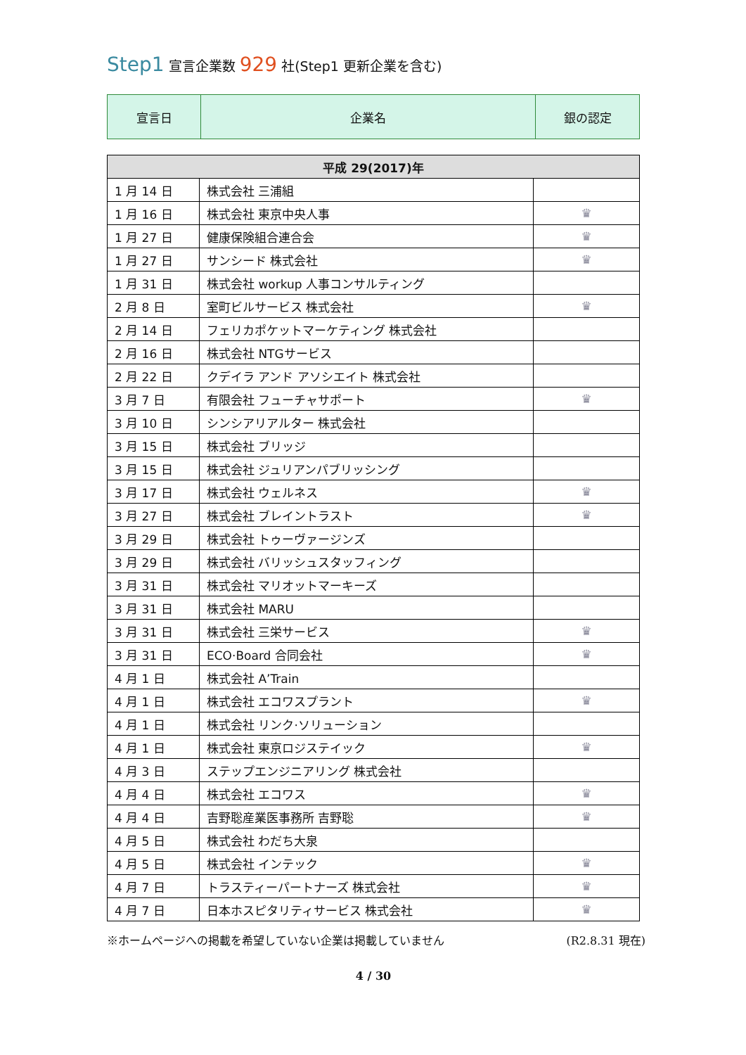Step1 宣言企業数 929 社(Step1 更新企業を含む)
| 宣言日 | 企業名 | 銀の認定 |
| 平成 29(2017)年 | | |
| --- | --- | --- |
| 1 月 14 日 | 株式会社 三浦組 | |
| 1 月 16 日 | 株式会社 東京中央人事 | ♛ |
| 1 月 27 日 | 健康保険組合連合会 | ♛ |
| 1 月 27 日 | サンシード 株式会社 | ♛ |
| 1 月 31 日 | 株式会社 workup 人事コンサルティング | |
| 2 月 8 日 | 室町ビルサービス 株式会社 | ♛ |
| 2 月 14 日 | フェリカポケットマーケティング 株式会社 | |
| 2 月 16 日 | 株式会社 NTGサービス | |
| 2 月 22 日 | クデイラ アンド アソシエイト 株式会社 | |
| 3 月 7 日 | 有限会社 フューチャサポート | ♛ |
| 3 月 10 日 | シンシアリアルター 株式会社 | |
| 3 月 15 日 | 株式会社 ブリッジ | |
| 3 月 15 日 | 株式会社 ジュリアンパブリッシング | |
| 3 月 17 日 | 株式会社 ウェルネス | ♛ |
| 3 月 27 日 | 株式会社 ブレイントラスト | ♛ |
| 3 月 29 日 | 株式会社 トゥーヴァージンズ | |
| 3 月 29 日 | 株式会社 バリッシュスタッフィング | |
| 3 月 31 日 | 株式会社 マリオットマーキーズ | |
| 3 月 31 日 | 株式会社 MARU | |
| 3 月 31 日 | 株式会社 三栄サービス | ♛ |
| 3 月 31 日 | ECO·Board 合同会社 | ♛ |
| 4 月 1 日 | 株式会社 A’Train | |
| 4 月 1 日 | 株式会社 エコワスプラント | ♛ |
| 4 月 1 日 | 株式会社 リンク·ソリューション | |
| 4 月 1 日 | 株式会社 東京ロジステイック | ♛ |
| 4 月 3 日 | ステップエンジニアリング 株式会社 | |
| 4 月 4 日 | 株式会社 エコワス | ♛ |
| 4 月 4 日 | 吉野聡産業医事務所 吉野聡 | ♛ |
| 4 月 5 日 | 株式会社 わだち大泉 | |
| 4 月 5 日 | 株式会社 インテック | ♛ |
| 4 月 7 日 | トラスティーパートナーズ 株式会社 | ♛ |
| 4 月 7 日 | 日本ホスピタリティサービス 株式会社 | ♛ |
※ホームページへの掲載を希望していない企業は掲載していません (R2.8.31 現在)
4 / 30